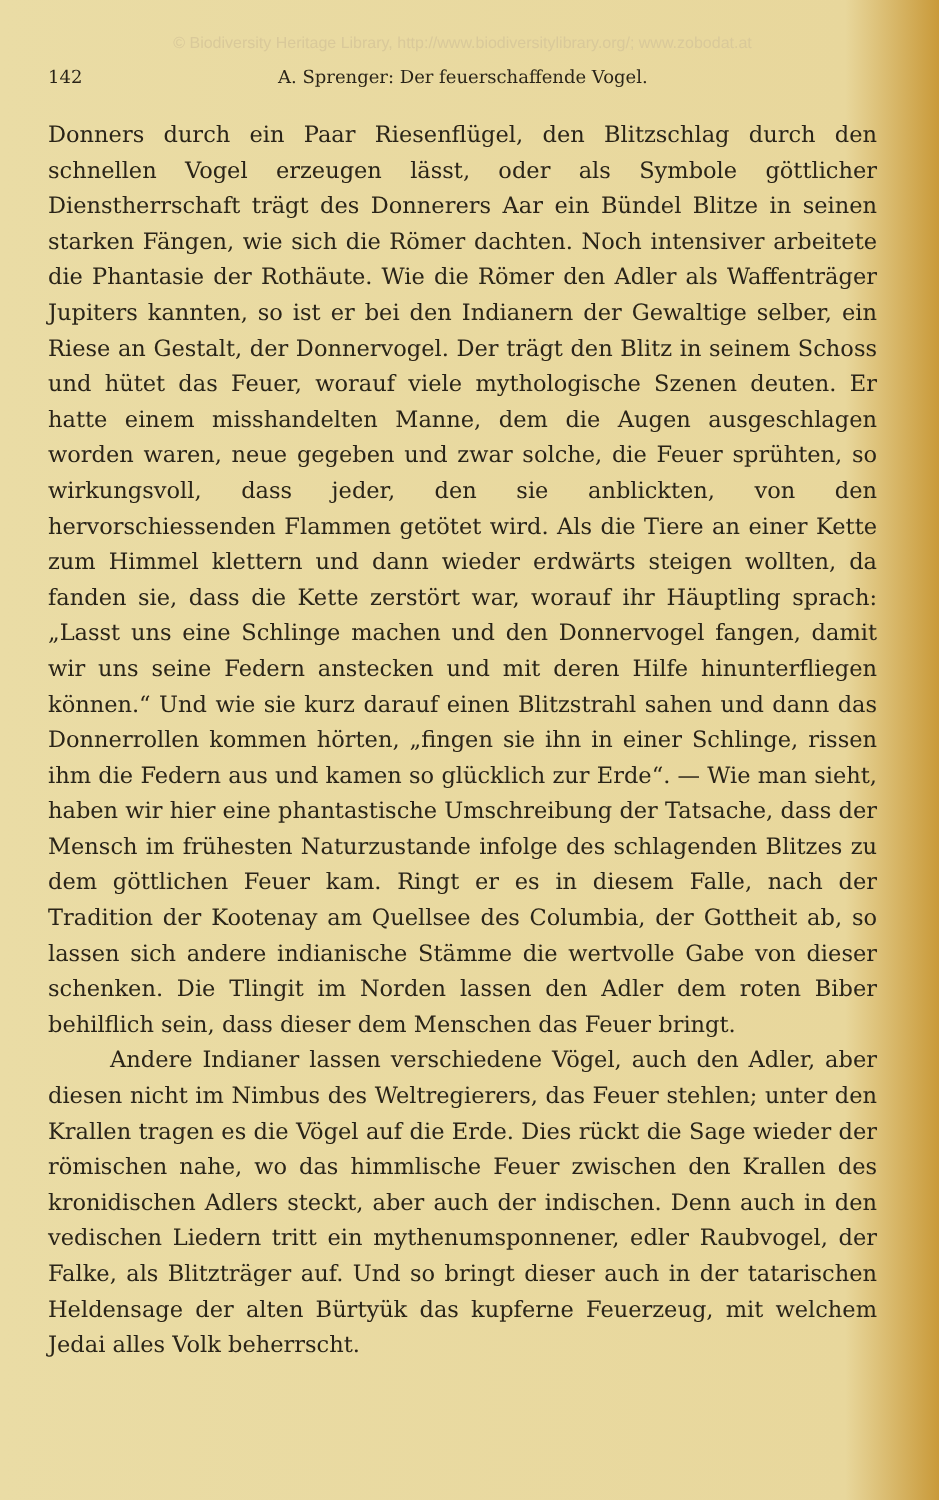© Biodiversity Heritage Library, http://www.biodiversitylibrary.org/; www.zobodat.at
142 A. Sprenger: Der feuerschaffende Vogel.
Donners durch ein Paar Riesenflügel, den Blitzschlag durch den schnellen Vogel erzeugen lässt, oder als Symbole göttlicher Dienstherrschaft trägt des Donnerers Aar ein Bündel Blitze in seinen starken Fängen, wie sich die Römer dachten. Noch intensiver arbeitete die Phantasie der Rothäute. Wie die Römer den Adler als Waffenträger Jupiters kannten, so ist er bei den Indianern der Gewaltige selber, ein Riese an Gestalt, der Donnervogel. Der trägt den Blitz in seinem Schoss und hütet das Feuer, worauf viele mythologische Szenen deuten. Er hatte einem misshandelten Manne, dem die Augen ausgeschlagen worden waren, neue gegeben und zwar solche, die Feuer sprühten, so wirkungsvoll, dass jeder, den sie anblickten, von den hervorschiessenden Flammen getötet wird. Als die Tiere an einer Kette zum Himmel klettern und dann wieder erdwärts steigen wollten, da fanden sie, dass die Kette zerstört war, worauf ihr Häuptling sprach: „Lasst uns eine Schlinge machen und den Donnervogel fangen, damit wir uns seine Federn anstecken und mit deren Hilfe hinunterfliegen können.“ Und wie sie kurz darauf einen Blitzstrahl sahen und dann das Donnerrollen kommen hörten, „fingen sie ihn in einer Schlinge, rissen ihm die Federn aus und kamen so glücklich zur Erde“. — Wie man sieht, haben wir hier eine phantastische Umschreibung der Tatsache, dass der Mensch im frühesten Naturzustande infolge des schlagenden Blitzes zu dem göttlichen Feuer kam. Ringt er es in diesem Falle, nach der Tradition der Kootenay am Quellsee des Columbia, der Gottheit ab, so lassen sich andere indianische Stämme die wertvolle Gabe von dieser schenken. Die Tlingit im Norden lassen den Adler dem roten Biber behilflich sein, dass dieser dem Menschen das Feuer bringt.
Andere Indianer lassen verschiedene Vögel, auch den Adler, aber diesen nicht im Nimbus des Weltregierers, das Feuer stehlen; unter den Krallen tragen es die Vögel auf die Erde. Dies rückt die Sage wieder der römischen nahe, wo das himmlische Feuer zwischen den Krallen des kronidischen Adlers steckt, aber auch der indischen. Denn auch in den vedischen Liedern tritt ein mythenumsponnener, edler Raubvogel, der Falke, als Blitzträger auf. Und so bringt dieser auch in der tatarischen Heldensage der alten Bürtyük das kupferne Feuerzeug, mit welchem Jedai alles Volk beherrscht.